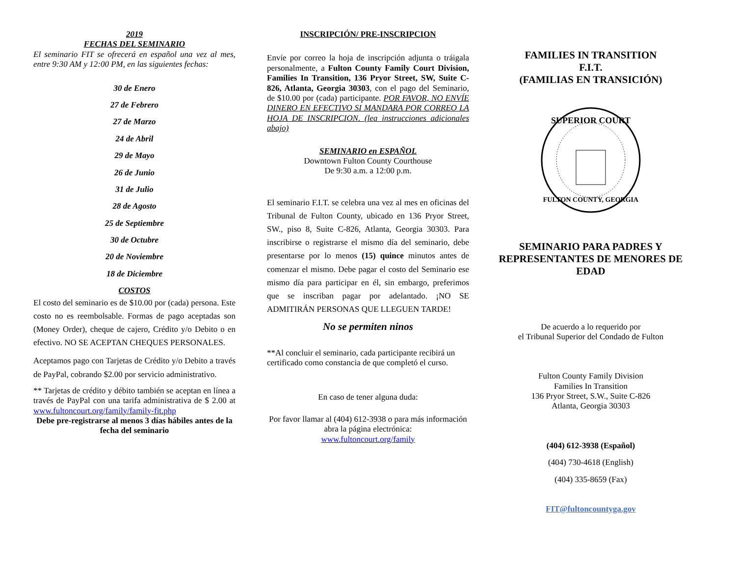2019
FECHAS DEL SEMINARIO
El seminario FIT se ofrecerá en español una vez al mes, entre 9:30 AM y 12:00 PM, en las siguientes fechas:
30 de Enero
27 de Febrero
27 de Marzo
24 de Abril
29 de Mayo
26 de Junio
31 de Julio
28 de Agosto
25 de Septiembre
30 de Octubre
20 de Noviembre
18 de Diciembre
COSTOS
El costo del seminario es de $10.00 por (cada) persona. Este costo no es reembolsable. Formas de pago aceptadas son (Money Order), cheque de cajero, Crédito y/o Debito o en efectivo. NO SE ACEPTAN CHEQUES PERSONALES.
Aceptamos pago con Tarjetas de Crédito y/o Debito a través de PayPal, cobrando $2.00 por servicio administrativo.
** Tarjetas de crédito y débito también se aceptan en línea a través de PayPal con una tarifa administrativa de $ 2.00 at www.fultoncourt.org/family/family-fit.php
Debe pre-registrarse al menos 3 días hábiles antes de la fecha del seminario
INSCRIPCIÓN/ PRE-INSCRIPCION
Envíe por correo la hoja de inscripción adjunta o tráigala personalmente, a Fulton County Family Court Division, Families In Transition, 136 Pryor Street, SW, Suite C-826, Atlanta, Georgia 30303, con el pago del Seminario, de $10.00 por (cada) participante. POR FAVOR, NO ENVÍE DINERO EN EFECTIVO SI MANDARA POR CORREO LA HOJA DE INSCRIPCION. (lea instrucciones adicionales abajo)
SEMINARIO en ESPAÑOL
Downtown Fulton County Courthouse
De 9:30 a.m. a 12:00 p.m.
El seminario F.I.T. se celebra una vez al mes en oficinas del Tribunal de Fulton County, ubicado en 136 Pryor Street, SW., piso 8, Suite C-826, Atlanta, Georgia 30303. Para inscribirse o registrarse el mismo día del seminario, debe presentarse por lo menos (15) quince minutos antes de comenzar el mismo. Debe pagar el costo del Seminario ese mismo día para participar en él, sin embargo, preferimos que se inscriban pagar por adelantado. ¡NO SE ADMITIRÁN PERSONAS QUE LLEGUEN TARDE!
No se permiten ninos
**Al concluir el seminario, cada participante recibirá un certificado como constancia de que completó el curso.
En caso de tener alguna duda:
Por favor llamar al (404) 612-3938 o para más información abra la página electrónica:
www.fultoncourt.org/family
FAMILIES IN TRANSITION
F.I.T.
(FAMILIAS EN TRANSICIÓN)
SUPERIOR COURT
FULTON COUNTY, GEORGIA
SEMINARIO PARA PADRES Y REPRESENTANTES DE MENORES DE EDAD
De acuerdo a lo requerido por
el Tribunal Superior del Condado de Fulton
Fulton County Family Division
Families In Transition
136 Pryor Street, S.W., Suite C-826
Atlanta, Georgia 30303
(404) 612-3938 (Español)
(404) 730-4618 (English)
(404) 335-8659 (Fax)
FIT@fultoncountyga.gov